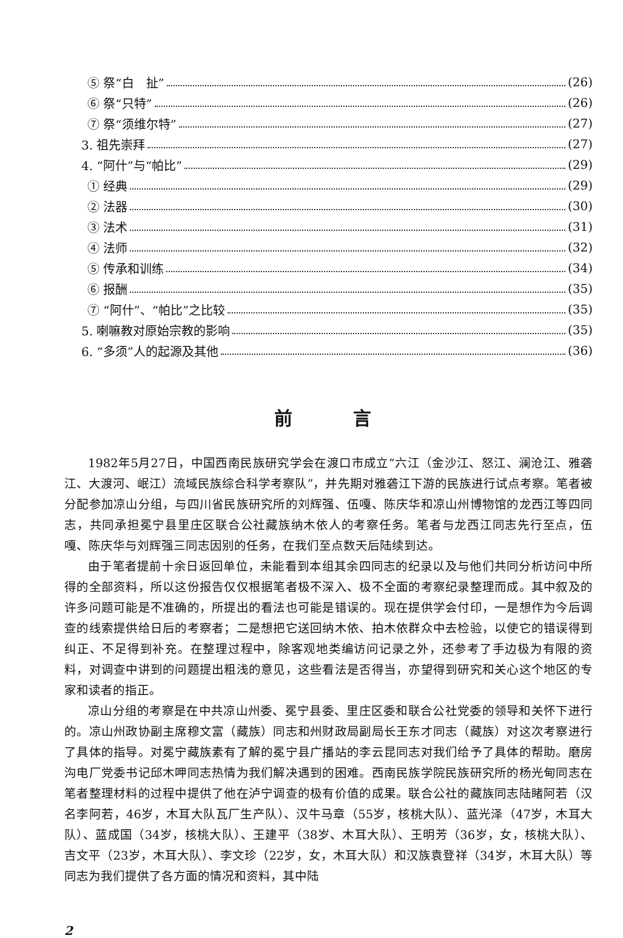⑤ 祭“白　扯” (26)
⑥ 祭“只特” (26)
⑦ 祭“须维尔特” (27)
3. 祖先崇拜 (27)
4. “阿什”与“帕比” (29)
① 经典 (29)
② 法器 (30)
③ 法术 (31)
④ 法师 (32)
⑤ 传承和训练 (34)
⑥ 报酬 (35)
⑦ “阿什”、“帕比”之比较 (35)
5. 喇嘛教对原始宗教的影响 (35)
6. “多须”人的起源及其他 (36)
前言
1982年5月27日，中国西南民族研究学会在渡口市成立“六江（金沙江、怒江、澜沧江、雅砻江、大渡河、岷江）流域民族综合科学考察队”，并先期对雅砻江下游的民族进行试点考察。笔者被分配参加凉山分组，与四川省民族研究所的刘辉强、伍嘎、陈庆华和凉山州博物馆的龙西江等四同志，共同承担冕宁县里庄区联合公社藏族纳木依人的考察任务。笔者与龙西江同志先行至点，伍嘎、陈庆华与刘辉强三同志因别的任务，在我们至点数天后陆续到达。
由于笔者提前十余日返回单位，未能看到本组其余四同志的纪录以及与他们共同分析访问中所得的全部资料，所以这份报告仅仅根据笔者极不深入、极不全面的考察纪录整理而成。其中叙及的许多问题可能是不准确的，所提出的看法也可能是错误的。现在提供学会付印，一是想作为今后调查的线索提供给日后的考察者；二是想把它送回纳木依、拍木依群众中去检验，以使它的错误得到纠正、不足得到补充。在整理过程中，除客观地类编访问记录之外，还参考了手边极为有限的资料，对调查中讲到的问题提出粗浅的意见，这些看法是否得当，亦望得到研究和关心这个地区的专家和读者的指正。
凉山分组的考察是在中共凉山州委、冕宁县委、里庄区委和联合公社党委的领导和关怀下进行的。凉山州政协副主席穆文富（藏族）同志和州财政局副局长王东才同志（藏族）对这次考察进行了具体的指导。对冕宁藏族素有了解的冕宁县广播站的李云昆同志对我们给予了具体的帮助。磨房沟电厂党委书记邱木呷同志热情为我们解决遇到的困难。西南民族学院民族研究所的杨光甸同志在笔者整理材料的过程中提供了他在泸宁调查的极有价值的成果。联合公社的藏族同志陆睹阿若（汉名李阿若，46岁，木耳大队瓦厂生产队）、汉牛马章（55岁，核桃大队）、蓝光泽（47岁，木耳大队）、蓝成国（34岁，核桃大队）、王建平（38岁、木耳大队）、王明芳（36岁，女，核桃大队）、吉文平（23岁，木耳大队）、李文珍（22岁，女，木耳大队）和汉族袁登祥（34岁，木耳大队）等同志为我们提供了各方面的情况和资料，其中陆
2